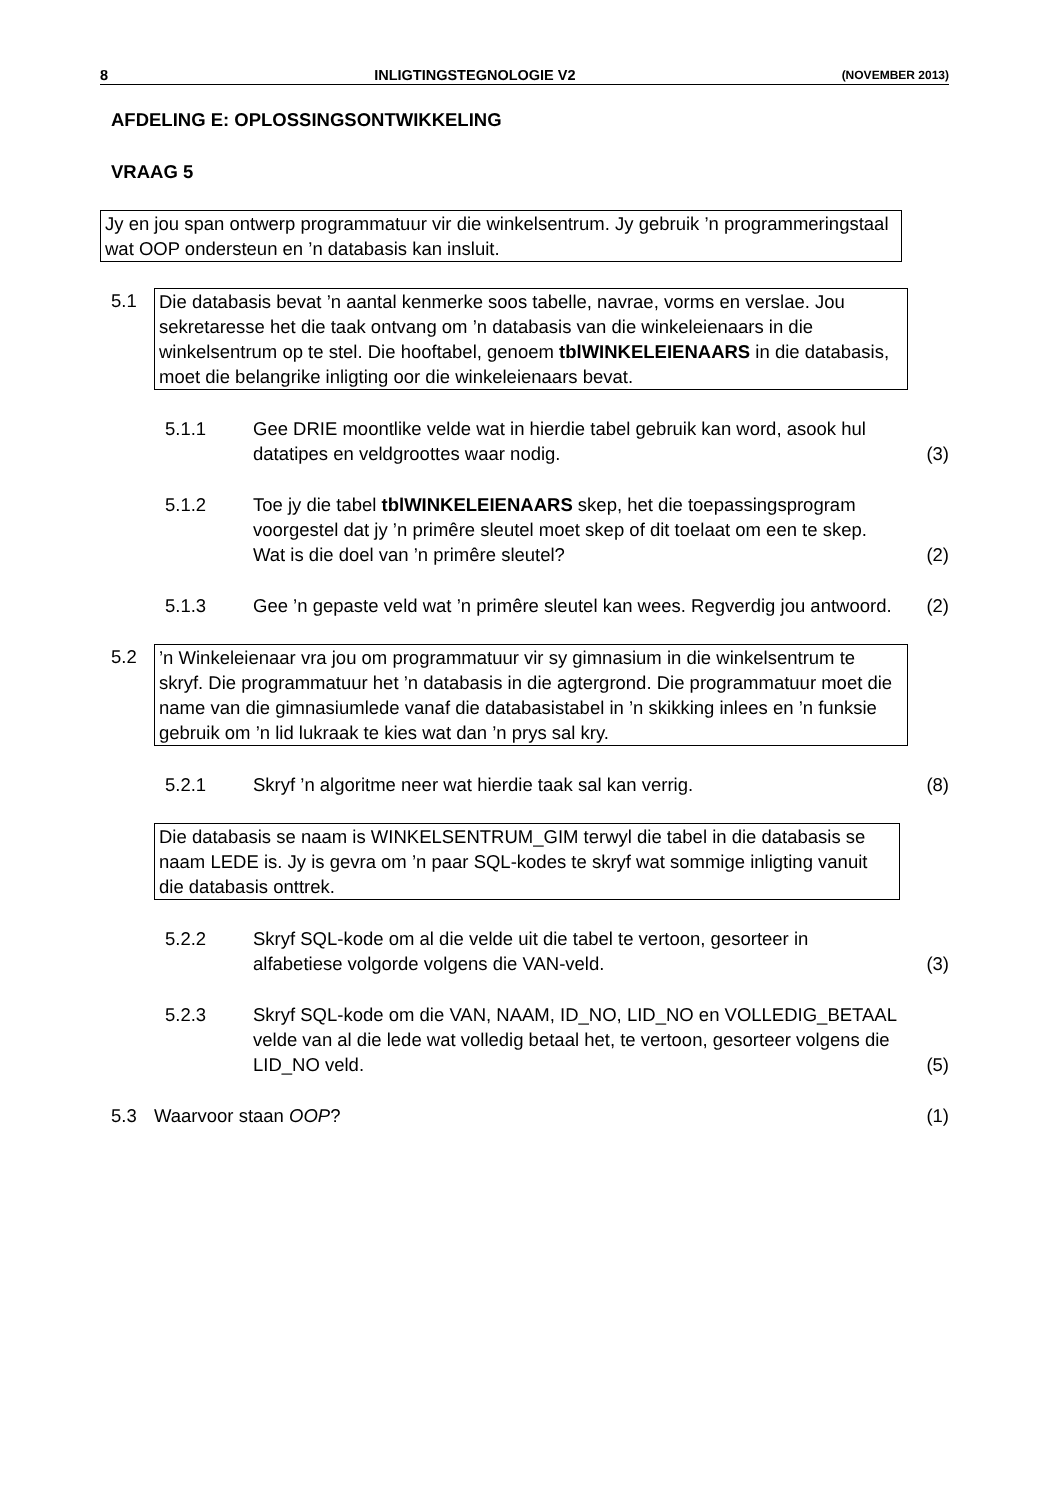8 INLIGTINGSTEGNOLOGIE V2 (NOVEMBER 2013)
AFDELING E: OPLOSSINGSONTWIKKELING
VRAAG 5
Jy en jou span ontwerp programmatuur vir die winkelsentrum. Jy gebruik ’n programmeringstaal wat OOP ondersteun en ’n databasis kan insluit.
5.1 Die databasis bevat ’n aantal kenmerke soos tabelle, navrae, vorms en verslae. Jou sekretaresse het die taak ontvang om ’n databasis van die winkeleienaars in die winkelsentrum op te stel. Die hooftabel, genoem tblWINKELEIENAARS in die databasis, moet die belangrike inligting oor die winkeleienaars bevat.
5.1.1 Gee DRIE moontlike velde wat in hierdie tabel gebruik kan word, asook hul datatipes en veldgroottes waar nodig.
(3)
5.1.2 Toe jy die tabel tblWINKELEIENAARS skep, het die toepassingsprogram voorgestel dat jy ’n primêre sleutel moet skep of dit toelaat om een te skep. Wat is die doel van ’n primêre sleutel?
(2)
5.1.3 Gee ’n gepaste veld wat ’n primêre sleutel kan wees. Regverdig jou antwoord.
(2)
5.2 ’n Winkeleienaar vra jou om programmatuur vir sy gimnasium in die winkelsentrum te skryf. Die programmatuur het ’n databasis in die agtergrond. Die programmatuur moet die name van die gimnasiumlede vanaf die databasistabel in ’n skikking inlees en ’n funksie gebruik om ’n lid lukraak te kies wat dan ’n prys sal kry.
5.2.1 Skryf ’n algoritme neer wat hierdie taak sal kan verrig.
(8)
Die databasis se naam is WINKELSENTRUM_GIM terwyl die tabel in die databasis se naam LEDE is. Jy is gevra om ’n paar SQL-kodes te skryf wat sommige inligting vanuit die databasis onttrek.
5.2.2 Skryf SQL-kode om al die velde uit die tabel te vertoon, gesorteer in alfabetiese volgorde volgens die VAN-veld.
(3)
5.2.3 Skryf SQL-kode om die VAN, NAAM, ID_NO, LID_NO en VOLLEDIG_BETAAL velde van al die lede wat volledig betaal het, te vertoon, gesorteer volgens die LID_NO veld.
(5)
5.3 Waarvoor staan OOP? (1)